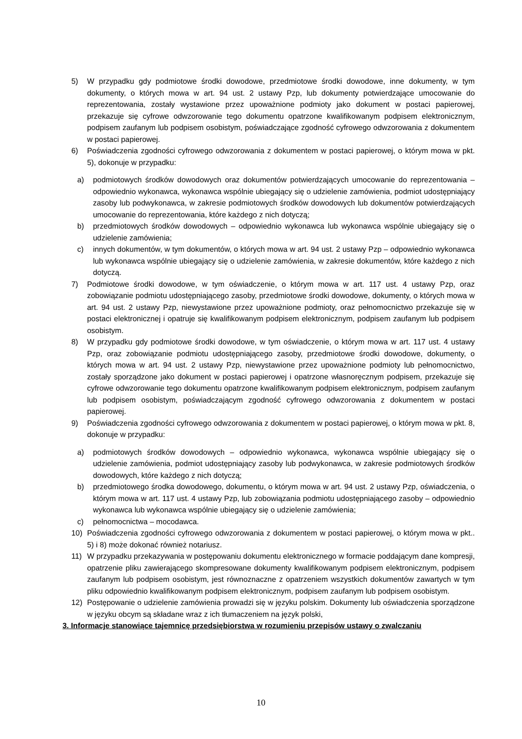5) W przypadku gdy podmiotowe środki dowodowe, przedmiotowe środki dowodowe, inne dokumenty, w tym dokumenty, o których mowa w art. 94 ust. 2 ustawy Pzp, lub dokumenty potwierdzające umocowanie do reprezentowania, zostały wystawione przez upoważnione podmioty jako dokument w postaci papierowej, przekazuje się cyfrowe odwzorowanie tego dokumentu opatrzone kwalifikowanym podpisem elektronicznym, podpisem zaufanym lub podpisem osobistym, poświadczające zgodność cyfrowego odwzorowania z dokumentem w postaci papierowej.
6) Poświadczenia zgodności cyfrowego odwzorowania z dokumentem w postaci papierowej, o którym mowa w pkt. 5), dokonuje w przypadku:
a) podmiotowych środków dowodowych oraz dokumentów potwierdzających umocowanie do reprezentowania – odpowiednio wykonawca, wykonawca wspólnie ubiegający się o udzielenie zamówienia, podmiot udostępniający zasoby lub podwykonawca, w zakresie podmiotowych środków dowodowych lub dokumentów potwierdzających umocowanie do reprezentowania, które każdego z nich dotyczą;
b) przedmiotowych środków dowodowych – odpowiednio wykonawca lub wykonawca wspólnie ubiegający się o udzielenie zamówienia;
c) innych dokumentów, w tym dokumentów, o których mowa w art. 94 ust. 2 ustawy Pzp – odpowiednio wykonawca lub wykonawca wspólnie ubiegający się o udzielenie zamówienia, w zakresie dokumentów, które każdego z nich dotyczą.
7) Podmiotowe środki dowodowe, w tym oświadczenie, o którym mowa w art. 117 ust. 4 ustawy Pzp, oraz zobowiązanie podmiotu udostępniającego zasoby, przedmiotowe środki dowodowe, dokumenty, o których mowa w art. 94 ust. 2 ustawy Pzp, niewystawione przez upoważnione podmioty, oraz pełnomocnictwo przekazuje się w postaci elektronicznej i opatruje się kwalifikowanym podpisem elektronicznym, podpisem zaufanym lub podpisem osobistym.
8) W przypadku gdy podmiotowe środki dowodowe, w tym oświadczenie, o którym mowa w art. 117 ust. 4 ustawy Pzp, oraz zobowiązanie podmiotu udostępniającego zasoby, przedmiotowe środki dowodowe, dokumenty, o których mowa w art. 94 ust. 2 ustawy Pzp, niewystawione przez upoważnione podmioty lub pełnomocnictwo, zostały sporządzone jako dokument w postaci papierowej i opatrzone własnoręcznym podpisem, przekazuje się cyfrowe odwzorowanie tego dokumentu opatrzone kwalifikowanym podpisem elektronicznym, podpisem zaufanym lub podpisem osobistym, poświadczającym zgodność cyfrowego odwzorowania z dokumentem w postaci papierowej.
9) Poświadczenia zgodności cyfrowego odwzorowania z dokumentem w postaci papierowej, o którym mowa w pkt. 8, dokonuje w przypadku:
a) podmiotowych środków dowodowych – odpowiednio wykonawca, wykonawca wspólnie ubiegający się o udzielenie zamówienia, podmiot udostępniający zasoby lub podwykonawca, w zakresie podmiotowych środków dowodowych, które każdego z nich dotyczą;
b) przedmiotowego środka dowodowego, dokumentu, o którym mowa w art. 94 ust. 2 ustawy Pzp, oświadczenia, o którym mowa w art. 117 ust. 4 ustawy Pzp, lub zobowiązania podmiotu udostępniającego zasoby – odpowiednio wykonawca lub wykonawca wspólnie ubiegający się o udzielenie zamówienia;
c) pełnomocnictwa – mocodawca.
10) Poświadczenia zgodności cyfrowego odwzorowania z dokumentem w postaci papierowej, o którym mowa w pkt.. 5) i 8) może dokonać również notariusz.
11) W przypadku przekazywania w postępowaniu dokumentu elektronicznego w formacie poddającym dane kompresji, opatrzenie pliku zawierającego skompresowane dokumenty kwalifikowanym podpisem elektronicznym, podpisem zaufanym lub podpisem osobistym, jest równoznaczne z opatrzeniem wszystkich dokumentów zawartych w tym pliku odpowiednio kwalifikowanym podpisem elektronicznym, podpisem zaufanym lub podpisem osobistym.
12) Postępowanie o udzielenie zamówienia prowadzi się w języku polskim. Dokumenty lub oświadczenia sporządzone w języku obcym są składane wraz z ich tłumaczeniem na język polski,
3. Informacje stanowiące tajemnicę przedsiębiorstwa w rozumieniu przepisów ustawy o zwalczaniu
10